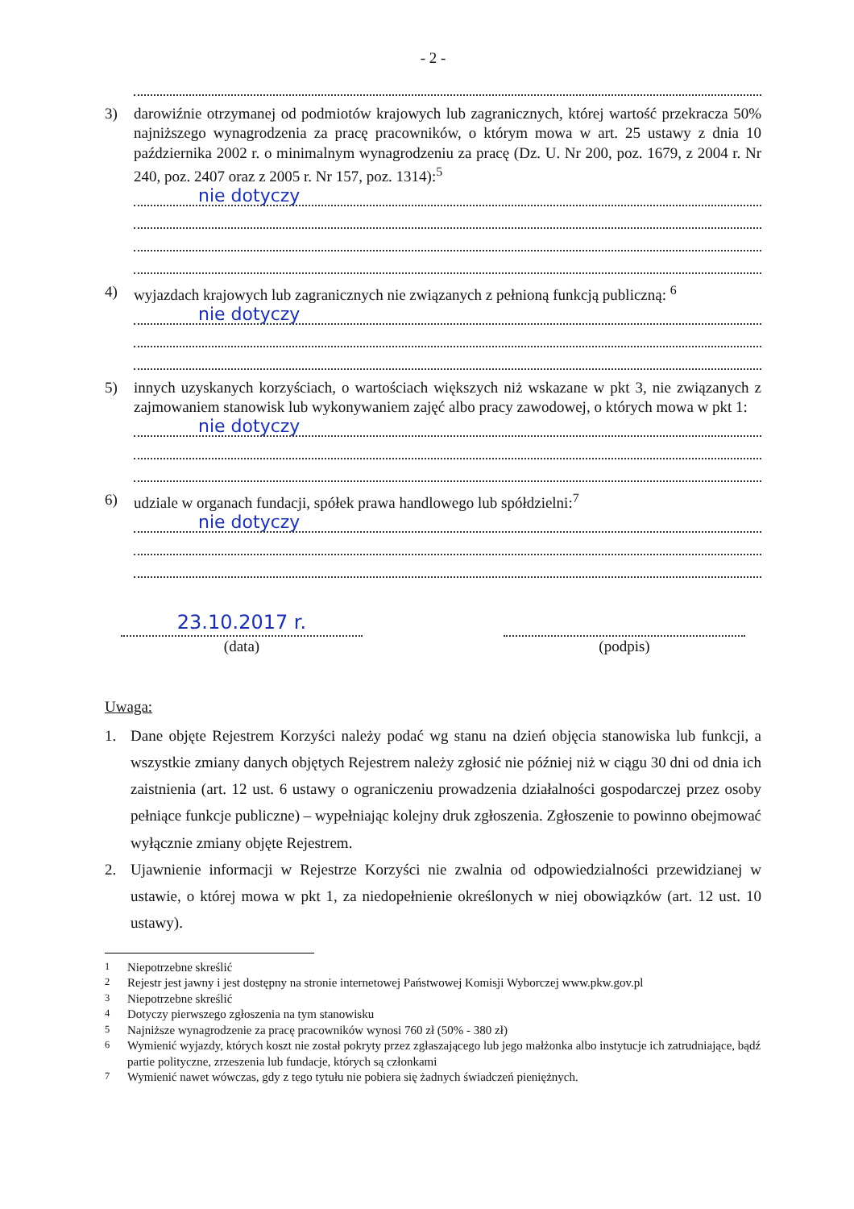- 2 -
3) darowiźnie otrzymanej od podmiotów krajowych lub zagranicznych, której wartość przekracza 50% najniższego wynagrodzenia za pracę pracowników, o którym mowa w art. 25 ustawy z dnia 10 października 2002 r. o minimalnym wynagrodzeniu za pracę (Dz. U. Nr 200, poz. 1679, z 2004 r. Nr 240, poz. 2407 oraz z 2005 r. Nr 157, poz. 1314):<sup>5</sup>
nie dotyczy
4) wyjazdach krajowych lub zagranicznych nie związanych z pełnioną funkcją publiczną: <sup>6</sup>
nie dotyczy
5) innych uzyskanych korzyściach, o wartościach większych niż wskazane w pkt 3, nie związanych z zajmowaniem stanowisk lub wykonywaniem zajęć albo pracy zawodowej, o których mowa w pkt 1:
nie dotyczy
6) udziale w organach fundacji, spółek prawa handlowego lub spółdzielni:<sup>7</sup>
nie dotyczy
23.10.2017 r.
(data)
(podpis)
Uwaga:
1. Dane objęte Rejestrem Korzyści należy podać wg stanu na dzień objęcia stanowiska lub funkcji, a wszystkie zmiany danych objętych Rejestrem należy zgłosić nie później niż w ciągu 30 dni od dnia ich zaistnienia (art. 12 ust. 6 ustawy o ograniczeniu prowadzenia działalności gospodarczej przez osoby pełniące funkcje publiczne) – wypełniając kolejny druk zgłoszenia. Zgłoszenie to powinno obejmować wyłącznie zmiany objęte Rejestrem.
2. Ujawnienie informacji w Rejestrze Korzyści nie zwalnia od odpowiedzialności przewidzianej w ustawie, o której mowa w pkt 1, za niedopełnienie określonych w niej obowiązków (art. 12 ust. 10 ustawy).
<sup>1</sup> Niepotrzebne skreślić
<sup>2</sup> Rejestr jest jawny i jest dostępny na stronie internetowej Państwowej Komisji Wyborczej www.pkw.gov.pl
<sup>3</sup> Niepotrzebne skreślić
<sup>4</sup> Dotyczy pierwszego zgłoszenia na tym stanowisku
<sup>5</sup> Najniższe wynagrodzenie za pracę pracowników wynosi 760 zł (50% - 380 zł)
<sup>6</sup> Wymienić wyjazdy, których koszt nie został pokryty przez zgłaszającego lub jego małżonka albo instytucje ich zatrudniające, bądź partie polityczne, zrzeszenia lub fundacje, których są członkami
<sup>7</sup> Wymienić nawet wówczas, gdy z tego tytułu nie pobiera się żadnych świadczeń pieniężnych.